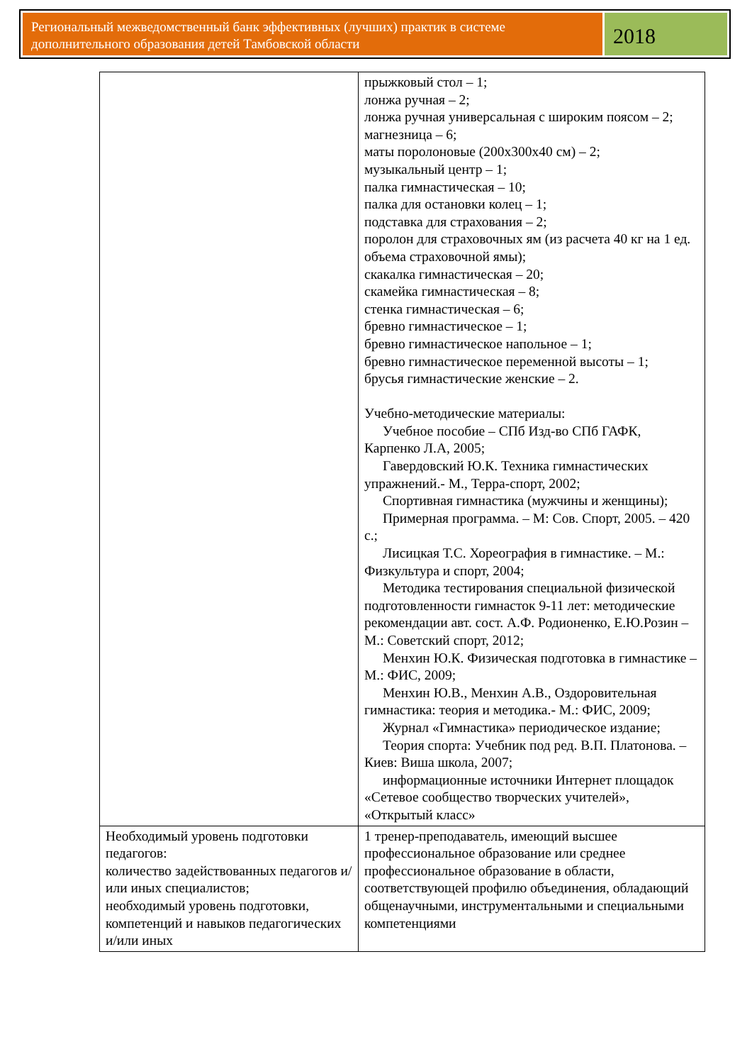Региональный межведомственный банк эффективных (лучших) практик в системе дополнительного образования детей Тамбовской области
2018
| | прыжковый стол – 1; лонжа ручная – 2; лонжа ручная универсальная с широким поясом – 2; магнезница – 6; маты поролоновые (200х300х40 см) – 2; музыкальный центр – 1; палка гимнастическая – 10; палка для остановки колец – 1; подставка для страхования – 2; поролон для страховочных ям (из расчета 40 кг на 1 ед. объема страховочной ямы); скакалка гимнастическая – 20; скамейка гимнастическая – 8; стенка гимнастическая – 6; бревно гимнастическое – 1; бревно гимнастическое напольное – 1; бревно гимнастическое переменной высоты – 1; брусья гимнастические женские – 2. Учебно-методические материалы: Учебное пособие – СПб Изд-во СПб ГАФК, Карпенко Л.А, 2005; Гавердовский Ю.К. Техника гимнастических упражнений.- М., Терра-спорт, 2002; Спортивная гимнастика (мужчины и женщины); Примерная программа. – М: Сов. Спорт, 2005. – 420 с.; Лисицкая Т.С. Хореография в гимнастике. – М.: Физкультура и спорт, 2004; Методика тестирования специальной физической подготовленности гимнасток 9-11 лет: методические рекомендации авт. сост. А.Ф. Родионенко, Е.Ю.Розин – М.: Советский спорт, 2012; Менхин Ю.К. Физическая подготовка в гимнастике – М.: ФИС, 2009; Менхин Ю.В., Менхин А.В., Оздоровительная гимнастика: теория и методика.- М.: ФИС, 2009; Журнал «Гимнастика» периодическое издание; Теория спорта: Учебник под ред. В.П. Платонова. – Киев: Виша школа, 2007; информационные источники Интернет площадок «Сетевое сообщество творческих учителей», «Открытый класс» |
| Необходимый уровень подготовки педагогов: количество задействованных педагогов и/или иных специалистов; необходимый уровень подготовки, компетенций и навыков педагогических и/или иных | 1 тренер-преподаватель, имеющий высшее профессиональное образование или среднее профессиональное образование в области, соответствующей профилю объединения, обладающий общенаучными, инструментальными и специальными компетенциями |